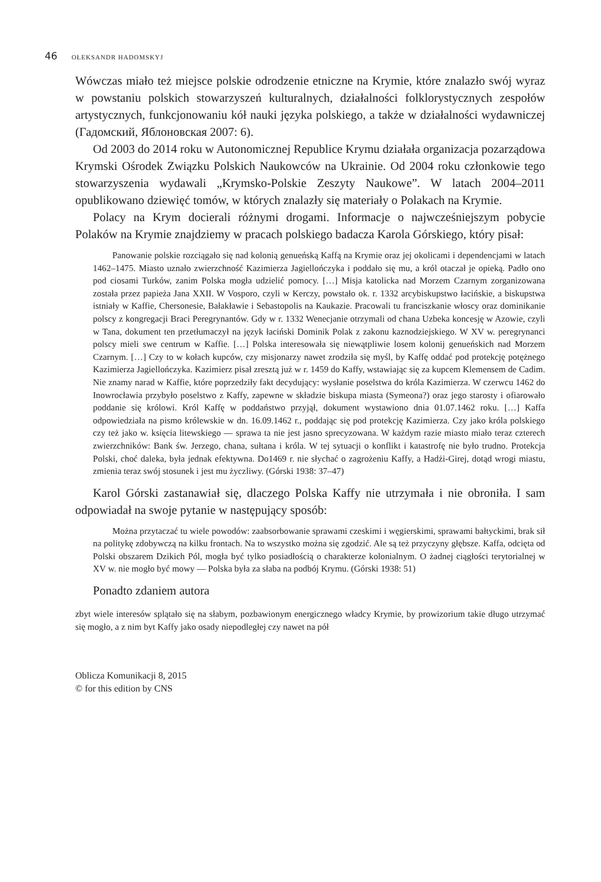46 OŁEKSANDR HADOMSKYJ
Wówczas miało też miejsce polskie odrodzenie etniczne na Krymie, które znalazło swój wyraz w powstaniu polskich stowarzyszeń kulturalnych, działalności folklorystycznych zespołów artystycznych, funkcjonowaniu kół nauki języka polskiego, a także w działalności wydawniczej (Гадомский, Яблоновская 2007: 6).
Od 2003 do 2014 roku w Autonomicznej Republice Krymu działała organizacja pozarządowa Krymski Ośrodek Związku Polskich Naukowców na Ukrainie. Od 2004 roku członkowie tego stowarzyszenia wydawali „Krymsko-Polskie Zeszyty Naukowe”. W latach 2004–2011 opublikowano dziewięć tomów, w których znalazły się materiały o Polakach na Krymie.
Polacy na Krym docierali różnymi drogami. Informacje o najwcześniejszym pobycie Polaków na Krymie znajdziemy w pracach polskiego badacza Karola Górskiego, który pisał:
Panowanie polskie rozciągało się nad kolonią genueńską Kaffą na Krymie oraz jej okolicami i dependencjami w latach 1462–1475. Miasto uznało zwierzchność Kazimierza Jagiellończyka i poddało się mu, a król otaczał je opieką. Padło ono pod ciosami Turków, zanim Polska mogła udzielić pomocy. […] Misja katolicka nad Morzem Czarnym zorganizowana została przez papieża Jana XXII. W Vosporo, czyli w Kerczy, powstało ok. r. 1332 arcybiskupstwo łacińskie, a biskupstwa istniały w Kaffie, Chersonesie, Bałakławie i Sebastopolis na Kaukazie. Pracowali tu franciszkanie włoscy oraz dominikanie polscy z kongregacji Braci Peregrynantów. Gdy w r. 1332 Wenecjanie otrzymali od chana Uzbeka koncesję w Azowie, czyli w Tana, dokument ten przetłumaczył na język łaciński Dominik Polak z zakonu kaznodziejskiego. W XV w. peregrynanci polscy mieli swe centrum w Kaffie. […] Polska interesowała się niewątpliwie losem kolonij genueńskich nad Morzem Czarnym. […] Czy to w kołach kupców, czy misjonarzy nawet zrodziła się myśl, by Kaffę oddać pod protekcję potężnego Kazimierza Jagiellończyka. Kazimierz pisał zresztą już w r. 1459 do Kaffy, wstawiając się za kupcem Klemensem de Cadim. Nie znamy narad w Kaffie, które poprzedziły fakt decydujący: wysłanie poselstwa do króla Kazimierza. W czerwcu 1462 do Inowrocławia przybyło poselstwo z Kaffy, zapewne w składzie biskupa miasta (Symeona?) oraz jego starosty i ofiarowało poddanie się królowi. Król Kaffę w poddaństwo przyjął, dokument wystawiono dnia 01.07.1462 roku. […] Kaffa odpowiedziała na pismo królewskie w dn. 16.09.1462 r., poddając się pod protekcję Kazimierza. Czy jako króla polskiego czy też jako w. księcia litewskiego — sprawa ta nie jest jasno sprecyzowana. W każdym razie miasto miało teraz czterech zwierzchników: Bank św. Jerzego, chana, sułtana i króla. W tej sytuacji o konflikt i katastrofę nie było trudno. Protekcja Polski, choć daleka, była jednak efektywna. Do1469 r. nie słychać o zagrożeniu Kaffy, a Hadżi-Girej, dotąd wrogi miastu, zmienia teraz swój stosunek i jest mu życzliwy. (Górski 1938: 37–47)
Karol Górski zastanawiał się, dlaczego Polska Kaffy nie utrzymała i nie obroniła. I sam odpowiadał na swoje pytanie w następujący sposób:
Można przytaczać tu wiele powodów: zaabsorbowanie sprawami czeskimi i węgierskimi, sprawami bałtyckimi, brak sił na politykę zdobywczą na kilku frontach. Na to wszystko można się zgodzić. Ale są też przyczyny głębsze. Kaffa, odcięta od Polski obszarem Dzikich Pól, mogła być tylko posiadłością o charakterze kolonialnym. O żadnej ciągłości terytorialnej w XV w. nie mogło być mowy — Polska była za słaba na podbój Krymu. (Górski 1938: 51)
Ponadto zdaniem autora
zbyt wiele interesów splątało się na słabym, pozbawionym energicznego władcy Krymie, by prowizorium takie długo utrzymać się mogło, a z nim byt Kaffy jako osady niepodległej czy nawet na pół
Oblicza Komunikacji 8, 2015
© for this edition by CNS